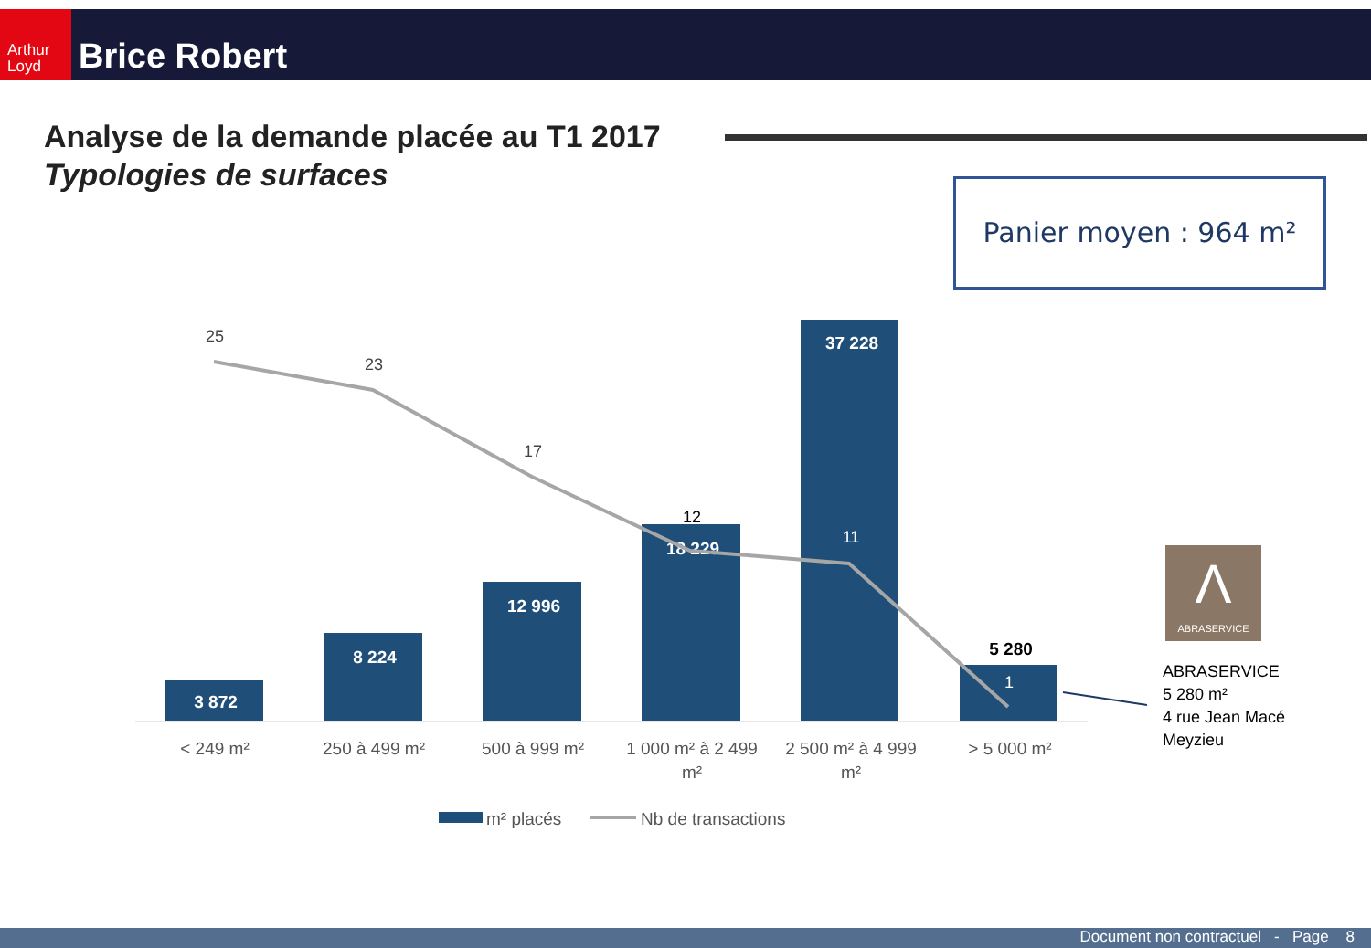Arthur Loyd
Brice Robert
Analyse de la demande placée au T1 2017
Typologies de surfaces
Panier moyen : 964 m²
3 872
8 224
12 996
18 229
37 228
5 280
25
23
17
12
11
1
< 249 m²
250 à 499 m²
500 à 999 m²
1 000 m² à 2 499
m²
2 500 m² à 4 999
m²
> 5 000 m²
m² placés
Nb de transactions
Λ
ABRASERVICE
ABRASERVICE
5 280 m²
4 rue Jean Macé
Meyzieu
Document non contractuel - Page 8